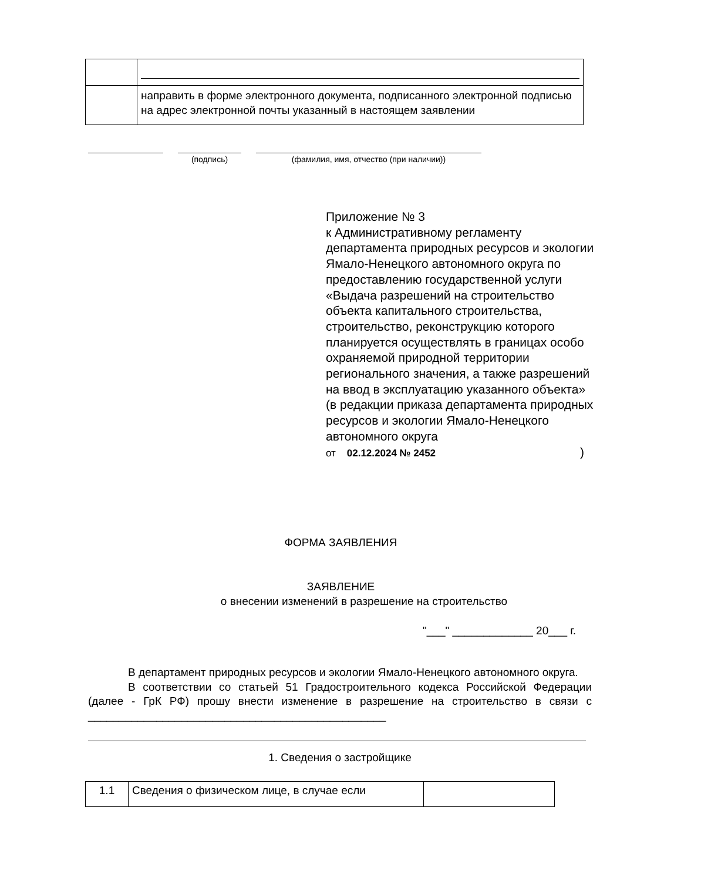| | направить в форме электронного документа, подписанного электронной подписью на адрес электронной почты указанный в настоящем заявлении |
(подпись) (фамилия, имя, отчество (при наличии))
Приложение № 3
к Административному регламенту департамента природных ресурсов и экологии Ямало-Ненецкого автономного округа по предоставлению государственной услуги «Выдача разрешений на строительство объекта капитального строительства, строительство, реконструкцию которого планируется осуществлять в границах особо охраняемой природной территории регионального значения, а также разрешений на ввод в эксплуатацию указанного объекта»
(в редакции приказа департамента природных ресурсов и экологии Ямало-Ненецкого автономного округа
от 02.12.2024 № 2452)
ФОРМА ЗАЯВЛЕНИЯ
ЗАЯВЛЕНИЕ
о внесении изменений в разрешение на строительство
"___" _____________ 20___ г.
В департамент природных ресурсов и экологии Ямало-Ненецкого автономного округа.
В соответствии со статьей 51 Градостроительного кодекса Российской Федерации (далее - ГрК РФ) прошу внести изменение в разрешение на строительство в связи с ________________________________________________
1. Сведения о застройщике
| 1.1 | Сведения о физическом лице, в случае если | |